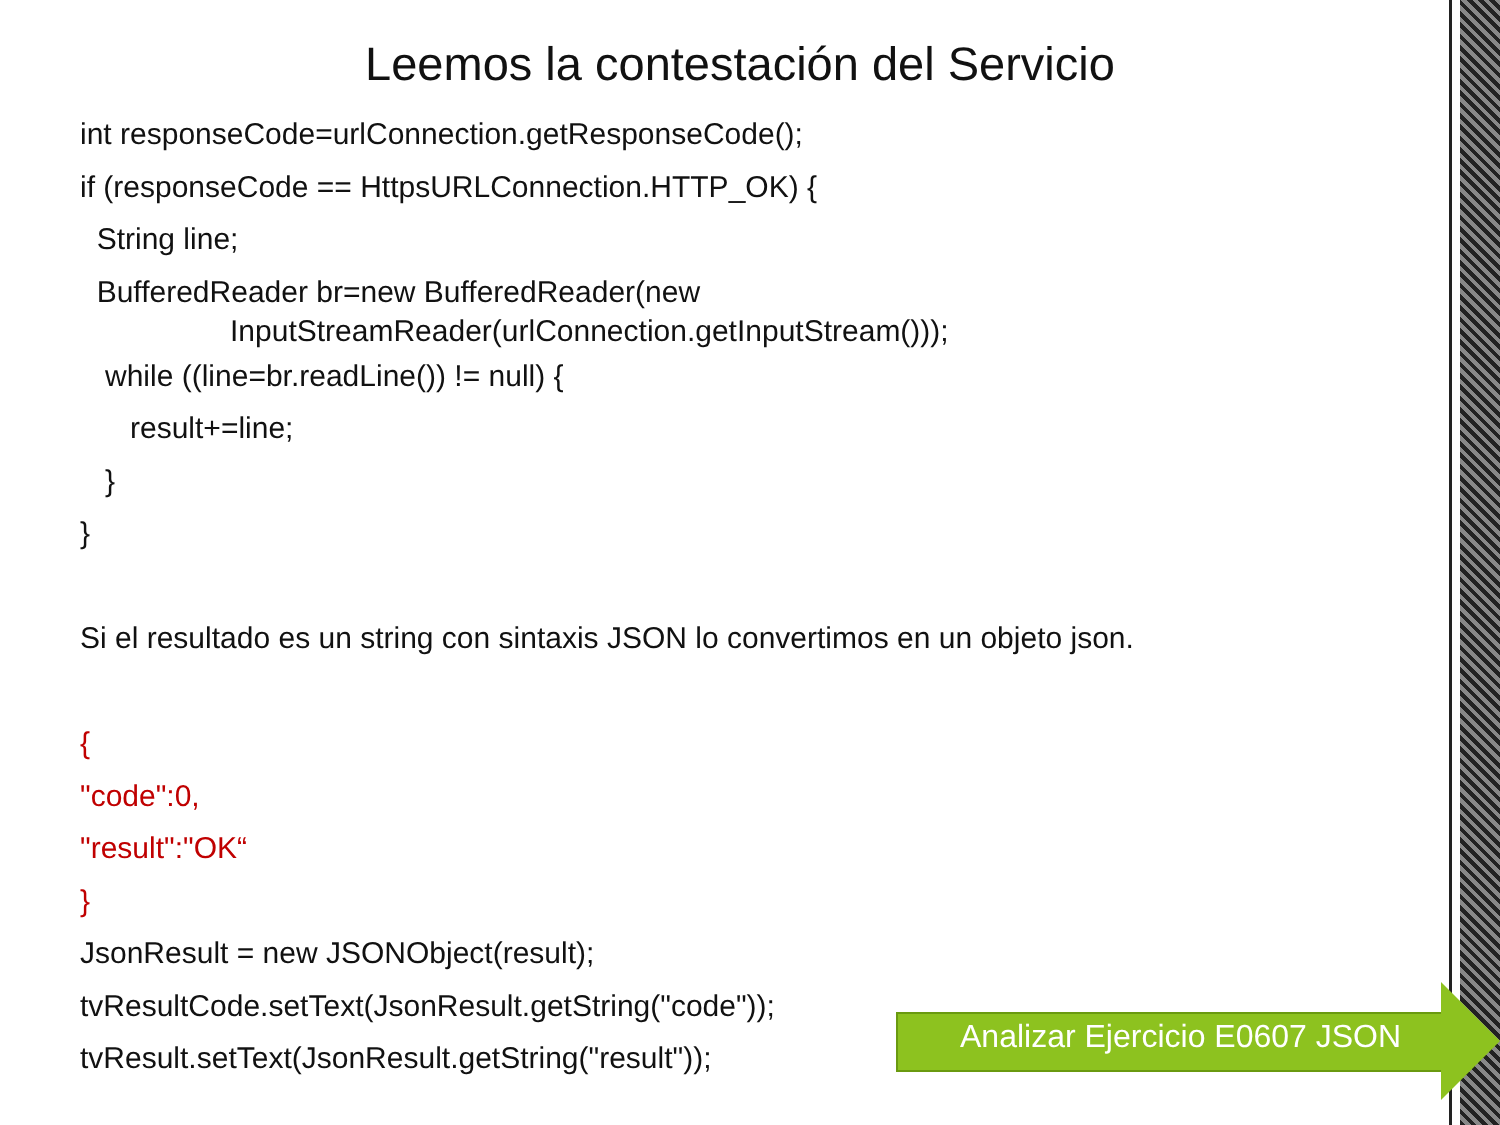Leemos la contestación del Servicio
int responseCode=urlConnection.getResponseCode();
if (responseCode == HttpsURLConnection.HTTP_OK) {
String line;
BufferedReader br=new BufferedReader(new
InputStreamReader(urlConnection.getInputStream()));
while ((line=br.readLine()) != null) {
result+=line;
}
}
Si el resultado es un string con sintaxis JSON lo convertimos en un objeto json.
{
"code":0,
"result":"OK“
}
JsonResult = new JSONObject(result);
tvResultCode.setText(JsonResult.getString("code"));
tvResult.setText(JsonResult.getString("result"));
Analizar Ejercicio E0607 JSON